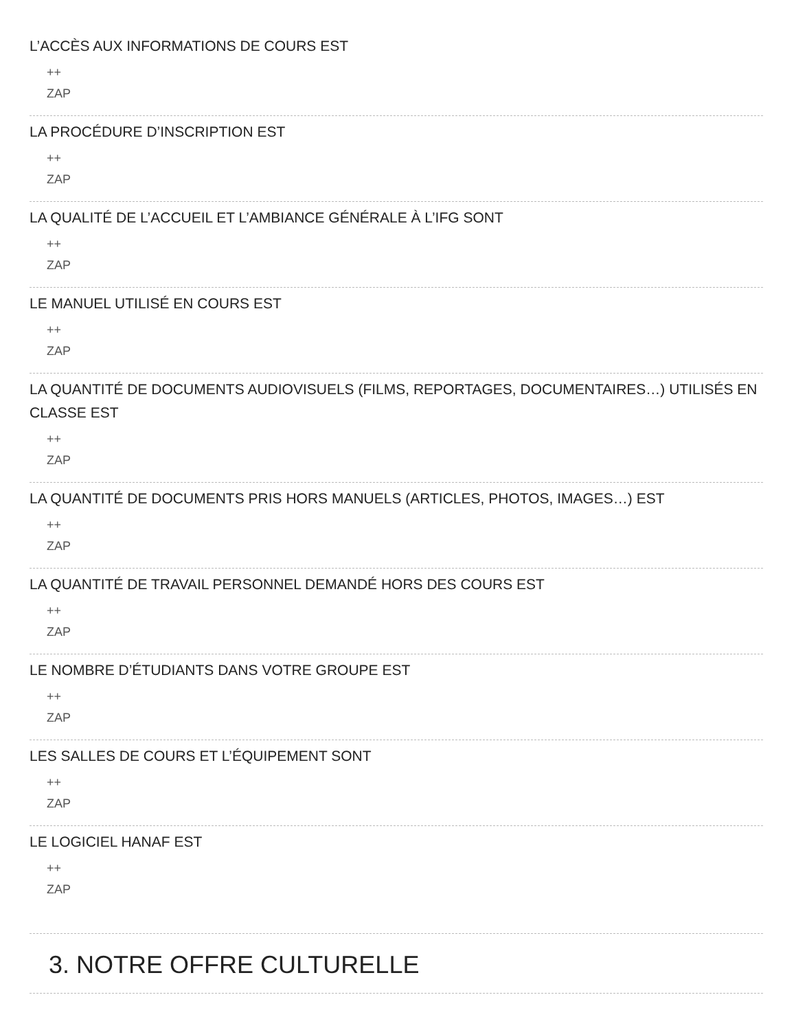L’ACCÈS AUX INFORMATIONS DE COURS EST
++
ZAP
LA PROCÉDURE D’INSCRIPTION EST
++
ZAP
LA QUALITÉ DE L’ACCUEIL ET L’AMBIANCE GÉNÉRALE À L’IFG SONT
++
ZAP
LE MANUEL UTILISÉ EN COURS EST
++
ZAP
LA QUANTITÉ DE DOCUMENTS AUDIOVISUELS (FILMS, REPORTAGES, DOCUMENTAIRES…) UTILISÉS EN CLASSE EST
++
ZAP
LA QUANTITÉ DE DOCUMENTS PRIS HORS MANUELS (ARTICLES, PHOTOS, IMAGES…) EST
++
ZAP
LA QUANTITÉ DE TRAVAIL PERSONNEL DEMANDÉ HORS DES COURS EST
++
ZAP
LE NOMBRE D’ÉTUDIANTS DANS VOTRE GROUPE EST
++
ZAP
LES SALLES DE COURS ET L’ÉQUIPEMENT SONT
++
ZAP
LE LOGICIEL HANAF EST
++
ZAP
3. NOTRE OFFRE CULTURELLE